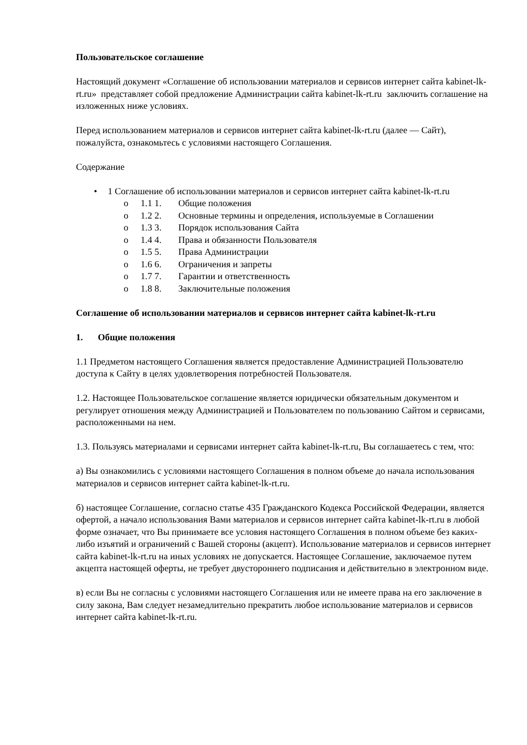Пользовательское соглашение
Настоящий документ «Соглашение об использовании материалов и сервисов интернет сайта kabinet-lk-rt.ru» представляет собой предложение Администрации сайта kabinet-lk-rt.ru заключить соглашение на изложенных ниже условиях.
Перед использованием материалов и сервисов интернет сайта kabinet-lk-rt.ru (далее — Сайт), пожалуйста, ознакомьтесь с условиями настоящего Соглашения.
Содержание
• 1 Соглашение об использовании материалов и сервисов интернет сайта kabinet-lk-rt.ru
o 1.1 1. Общие положения
o 1.2 2. Основные термины и определения, используемые в Соглашении
o 1.3 3. Порядок использования Сайта
o 1.4 4. Права и обязанности Пользователя
o 1.5 5. Права Администрации
o 1.6 6. Ограничения и запреты
o 1.7 7. Гарантии и ответственность
o 1.8 8. Заключительные положения
Соглашение об использовании материалов и сервисов интернет сайта kabinet-lk-rt.ru
1. Общие положения
1.1 Предметом настоящего Соглашения является предоставление Администрацией Пользователю доступа к Сайту в целях удовлетворения потребностей Пользователя.
1.2. Настоящее Пользовательское соглашение является юридически обязательным документом и регулирует отношения между Администрацией и Пользователем по пользованию Сайтом и сервисами, расположенными на нем.
1.3. Пользуясь материалами и сервисами интернет сайта kabinet-lk-rt.ru, Вы соглашаетесь с тем, что:
а) Вы ознакомились с условиями настоящего Соглашения в полном объеме до начала использования материалов и сервисов интернет сайта kabinet-lk-rt.ru.
б) настоящее Соглашение, согласно статье 435 Гражданского Кодекса Российской Федерации, является офертой, а начало использования Вами материалов и сервисов интернет сайта kabinet-lk-rt.ru в любой форме означает, что Вы принимаете все условия настоящего Соглашения в полном объеме без каких-либо изъятий и ограничений с Вашей стороны (акцепт). Использование материалов и сервисов интернет сайта kabinet-lk-rt.ru на иных условиях не допускается. Настоящее Соглашение, заключаемое путем акцепта настоящей оферты, не требует двустороннего подписания и действительно в электронном виде.
в) если Вы не согласны с условиями настоящего Соглашения или не имеете права на его заключение в силу закона, Вам следует незамедлительно прекратить любое использование материалов и сервисов интернет сайта kabinet-lk-rt.ru.